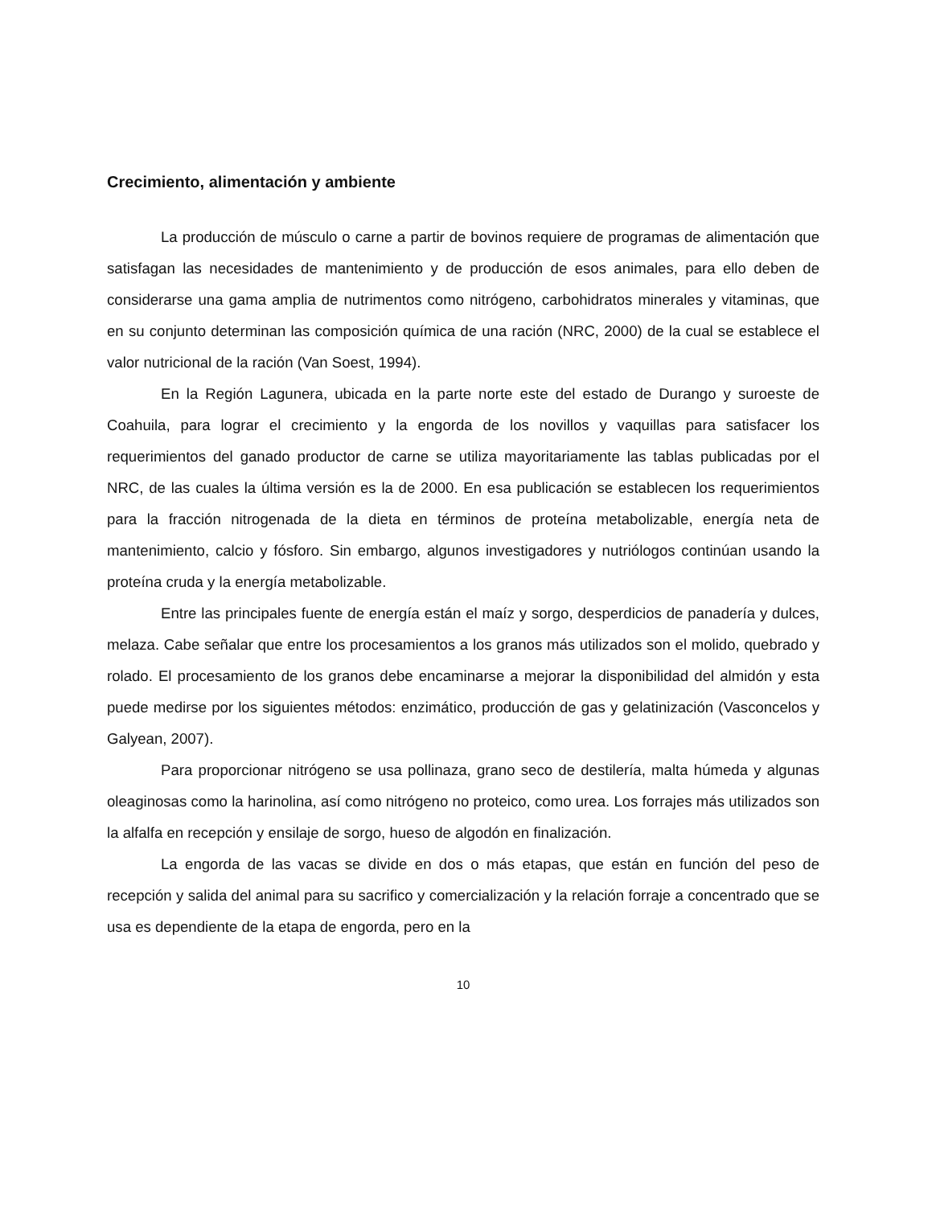Crecimiento, alimentación y ambiente
La producción de músculo o carne a partir de bovinos requiere de programas de alimentación que satisfagan las necesidades de mantenimiento y de producción de esos animales, para ello deben de considerarse una gama amplia de nutrimentos como nitrógeno, carbohidratos minerales y vitaminas, que en su conjunto determinan las composición química de una ración (NRC, 2000) de la cual se establece el valor nutricional de la ración (Van Soest, 1994).
En la Región Lagunera, ubicada en la parte norte este del estado de Durango y suroeste de Coahuila, para lograr el crecimiento y la engorda de los novillos y vaquillas para satisfacer los requerimientos del ganado productor de carne se utiliza mayoritariamente las tablas publicadas por el NRC, de las cuales la última versión es la de 2000. En esa publicación se establecen los requerimientos para la fracción nitrogenada de la dieta en términos de proteína metabolizable, energía neta de mantenimiento, calcio y fósforo. Sin embargo, algunos investigadores y nutriólogos continúan usando la proteína cruda y la energía metabolizable.
Entre las principales fuente de energía están el maíz y sorgo, desperdicios de panadería y dulces, melaza. Cabe señalar que entre los procesamientos a los granos más utilizados son el molido, quebrado y rolado. El procesamiento de los granos debe encaminarse a mejorar la disponibilidad del almidón y esta puede medirse por los siguientes métodos: enzimático, producción de gas y gelatinización (Vasconcelos y Galyean, 2007).
Para proporcionar nitrógeno se usa pollinaza, grano seco de destilería, malta húmeda y algunas oleaginosas como la harinolina, así como nitrógeno no proteico, como urea. Los forrajes más utilizados son la alfalfa en recepción y ensilaje de sorgo, hueso de algodón en finalización.
La engorda de las vacas se divide en dos o más etapas, que están en función del peso de recepción y salida del animal para su sacrifico y comercialización y la relación forraje a concentrado que se usa es dependiente de la etapa de engorda, pero en la
10